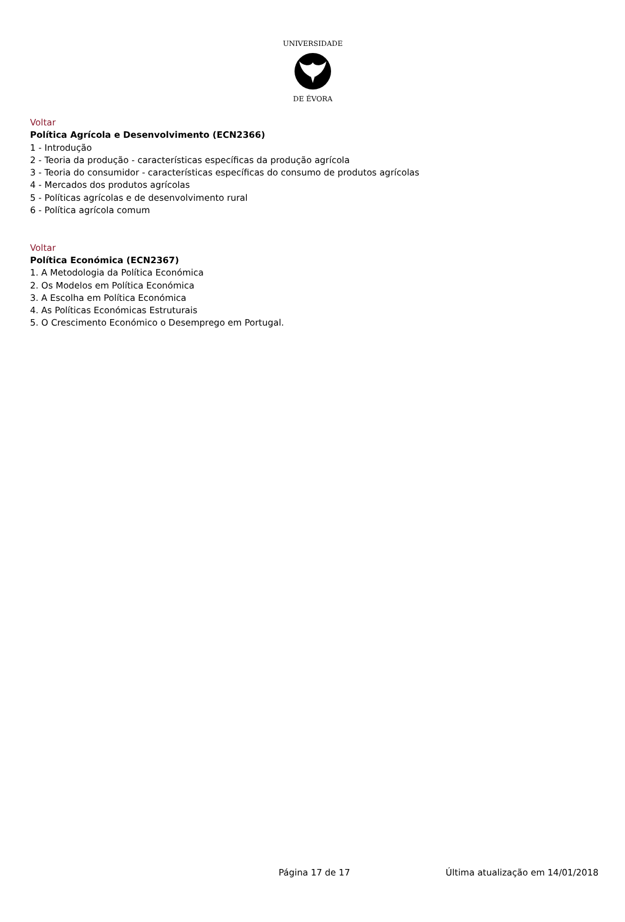UNIVERSIDADE
DE ÉVORA
Voltar
Política Agrícola e Desenvolvimento (ECN2366)
1 - Introdução
2 - Teoria da produção - características específicas da produção agrícola
3 - Teoria do consumidor - características específicas do consumo de produtos agrícolas
4 - Mercados dos produtos agrícolas
5 - Políticas agrícolas e de desenvolvimento rural
6 - Política agrícola comum
Voltar
Política Económica (ECN2367)
1. A Metodologia da Política Económica
2. Os Modelos em Política Económica
3. A Escolha em Política Económica
4. As Políticas Económicas Estruturais
5. O Crescimento Económico o Desemprego em Portugal.
Página 17 de 17 Última atualização em 14/01/2018